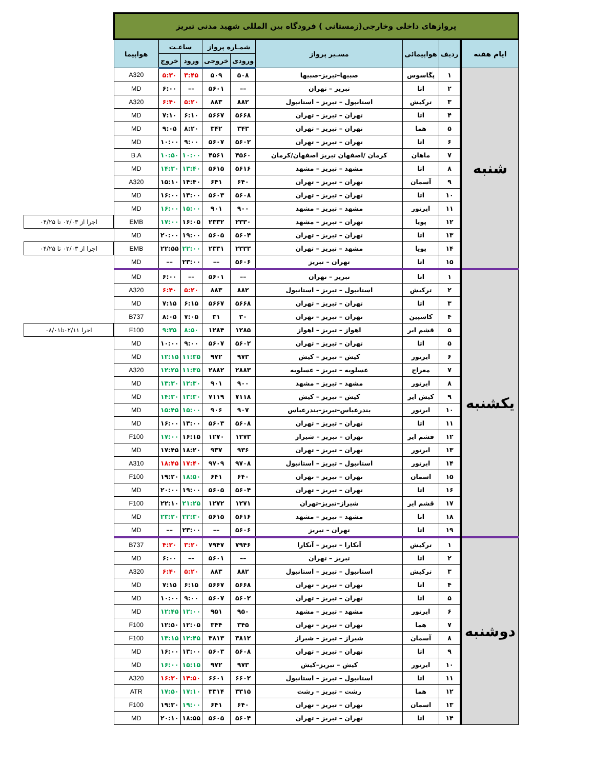| پروازهای داخلی وخارجی(زمستانی ) فرودگاه بین المللی شهید مدنی تبریز | | | | | | | | | |
| ایام هفته | ردیف | هواپیمائی | مسـیر پرواز | شمـاره پرواز | | ساعـت | | هواپیما | |
| | | | | ورودی | خروجی | ورود | خروج | | |
| شنبه | ۱ | پگاسوس | صبیها–تبریز–صبیها | ۵۰۸ | ۵۰۹ | ۳:۴۵ | ۵:۳۰ | A320 | |
| | ۲ | اتا | تبریز – تهران | –– | ۵۶۰۱ | –– | ۶:۰۰ | MD | |
| | ۳ | ترکیش | استانبول – تبریز – استانبول | ۸۸۲ | ۸۸۳ | ۵:۲۰ | ۶:۴۰ | A320 | |
| | ۴ | اتا | تهران – تبریز – تهران | ۵۶۶۸ | ۵۶۶۷ | ۶:۱۰ | ۷:۱۰ | MD | |
| | ۵ | هما | تهران – تبریز – تهران | ۳۴۳ | ۳۴۲ | ۸:۲۰ | ۹:۰۵ | MD | |
| | ۶ | اتا | تهران – تبریز – تهران | ۵۶۰۲ | ۵۶۰۷ | ۹:۰۰ | ۱۰:۰۰ | MD | |
| | ۷ | ماهان | کرمان /اصفهان تبریز اصفهان/کرمان | ۴۵۶۰ | ۴۵۶۱ | ۱۰:۰۰ | ۱۰:۵۰ | B.A | |
| | ۸ | اتا | مشهد – تبریز – مشهد | ۵۶۱۶ | ۵۶۱۵ | ۱۳:۴۰ | ۱۴:۳۰ | MD | |
| | ۹ | آسمان | تهران – تبریز – تهران | ۶۴۰ | ۶۴۱ | ۱۴:۴۰ | ۱۵:۱۰ | A320 | |
| | ۱۰ | اتا | تهران – تبریز – تهران | ۵۶۰۸ | ۵۶۰۳ | ۱۳:۰۰ | ۱۶:۰۰ | MD | |
| | ۱۱ | ایرتور | مشهد – تبریز – مشهد | ۹۰۰ | ۹۰۱ | ۱۵:۰۰ | ۱۶:۰۰ | MD | |
| | ۱۲ | پویا | تهران – تبریز – مشهد | ۲۳۳۰ | ۲۳۳۲ | ۱۶:۰۵ | ۱۷:۰۰ | EMB | اجرا از ۰۲/۰۳ تا ۰۴/۲۵ |
| | ۱۳ | اتا | تهران – تبریز – تهران | ۵۶۰۴ | ۵۶۰۵ | ۱۹:۰۰ | ۲۰:۰۰ | MD | |
| | ۱۴ | پویا | مشهد – تبریز – تهران | ۲۳۳۳ | ۲۳۳۱ | ۲۲:۰۰ | ۲۲:۵۵ | EMB | اجرا از ۰۲/۰۳ تا ۰۴/۲۵ |
| | ۱۵ | اتا | تهران – تبریز | ۵۶۰۶ | –– | ۲۳:۰۰ | –– | MD | |
| یکشنبه | ۱ | اتا | تبریز – تهران | –– | ۵۶۰۱ | –– | ۶:۰۰ | MD | |
| | ۲ | ترکیش | استانبول – تبریز – استانبول | ۸۸۲ | ۸۸۳ | ۵:۲۰ | ۶:۴۰ | A320 | |
| | ۳ | اتا | تهران – تبریز – تهران | ۵۶۶۸ | ۵۶۶۷ | ۶:۱۵ | ۷:۱۵ | MD | |
| | ۴ | کاسپین | تهران – تبریز – تهران | ۳۰ | ۳۱ | ۷:۰۵ | ۸:۰۵ | B737 | |
| | ۵ | قشم ایر | اهواز – تبریز – اهواز | ۱۲۸۵ | ۱۲۸۴ | ۸:۵۰ | ۹:۳۵ | F100 | اجرا ۰۲/۱۱تا۰۸/۰۱ |
| | ۵ | اتا | تهران – تبریز – تهران | ۵۶۰۲ | ۵۶۰۷ | ۹:۰۰ | ۱۰:۰۰ | MD | |
| | ۶ | ایرتور | کیش – تبریز – کیش | ۹۷۳ | ۹۷۲ | ۱۱:۳۵ | ۱۲:۱۵ | MD | |
| | ۷ | معراج | عسلویه – تبریز – عسلویه | ۲۸۸۳ | ۲۸۸۲ | ۱۱:۳۵ | ۱۲:۲۵ | A320 | |
| | ۸ | ایرتور | مشهد – تبریز – مشهد | ۹۰۰ | ۹۰۱ | ۱۲:۳۰ | ۱۳:۳۰ | MD | |
| | ۹ | کیش ایر | کیش – تبریز – کیش | ۷۱۱۸ | ۷۱۱۹ | ۱۳:۳۰ | ۱۴:۳۰ | MD | |
| | ۱۰ | ایرتور | بندرعباس–تبریز–بندرعباس | ۹۰۷ | ۹۰۶ | ۱۵:۰۰ | ۱۵:۴۵ | MD | |
| | ۱۱ | اتا | تهران – تبریز – تهران | ۵۶۰۸ | ۵۶۰۳ | ۱۳:۰۰ | ۱۶:۰۰ | MD | |
| | ۱۲ | قشم ایر | تهران – تبریز – شیراز | ۱۲۷۳ | ۱۲۷۰ | ۱۶:۱۵ | ۱۷:۰۰ | F100 | |
| | ۱۳ | ایرتور | تهران – تبریز – تهران | ۹۳۶ | ۹۳۷ | ۱۸:۲۰ | ۱۷:۴۵ | MD | |
| | ۱۴ | ایرتور | استانبول – تبریز – استانبول | ۹۷۰۸ | ۹۷۰۹ | ۱۷:۴۰ | ۱۸:۴۵ | A310 | |
| | ۱۵ | اسمان | تهران – تبریز – تهران | ۶۴۰ | ۶۴۱ | ۱۸:۵۰ | ۱۹:۲۰ | F100 | |
| | ۱۶ | اتا | تهران – تبریز – تهران | ۵۶۰۴ | ۵۶۰۵ | ۱۹:۰۰ | ۲۰:۰۰ | MD | |
| | ۱۷ | قشم ایر | شیراز–تبریز–تهران | ۱۲۷۱ | ۱۲۷۲ | ۲۱:۲۵ | ۲۲:۱۰ | F100 | |
| | ۱۸ | اتا | مشهد – تبریز – مشهد | ۵۶۱۶ | ۵۶۱۵ | ۲۲:۳۰ | ۲۳:۲۰ | MD | |
| | ۱۹ | اتا | تهران – تبریز | ۵۶۰۶ | –– | ۲۳:۰۰ | –– | MD | |
| دوشنبه | ۱ | ترکیش | آنکارا – تبریز – آنکارا | ۷۹۴۶ | ۷۹۴۷ | ۳:۲۰ | ۴:۲۰ | B737 | |
| | ۲ | اتا | تبریز – تهران | –– | ۵۶۰۱ | –– | ۶:۰۰ | MD | |
| | ۳ | ترکیش | استانبول – تبریز – استانبول | ۸۸۲ | ۸۸۳ | ۵:۲۰ | ۶:۴۰ | A320 | |
| | ۴ | اتا | تهران – تبریز – تهران | ۵۶۶۸ | ۵۶۶۷ | ۶:۱۵ | ۷:۱۵ | MD | |
| | ۵ | اتا | تهران – تبریز – تهران | ۵۶۰۲ | ۵۶۰۷ | ۹:۰۰ | ۱۰:۰۰ | MD | |
| | ۶ | ایرتور | مشهد – تبریز – مشهد | ۹۵۰ | ۹۵۱ | ۱۲:۰۰ | ۱۲:۴۵ | MD | |
| | ۷ | هما | تهران – تبریز – تهران | ۳۴۵ | ۳۴۴ | ۱۲:۰۵ | ۱۲:۵۰ | F100 | |
| | ۸ | آسمان | شیراز – تبریز – شیراز | ۳۸۱۲ | ۳۸۱۳ | ۱۲:۴۵ | ۱۳:۱۵ | F100 | |
| | ۹ | اتا | تهران – تبریز – تهران | ۵۶۰۸ | ۵۶۰۳ | ۱۳:۰۰ | ۱۶:۰۰ | MD | |
| | ۱۰ | ایرتور | کیش – تبریز–کیش | ۹۷۳ | ۹۷۲ | ۱۵:۱۵ | ۱۶:۰۰ | MD | |
| | ۱۱ | اتا | استانبول – تبریز – استانبول | ۶۶۰۲ | ۶۶۰۱ | ۱۴:۵۰ | ۱۶:۳۰ | A320 | |
| | ۱۲ | هما | رشت – تبریز – رشت | ۳۳۱۵ | ۳۳۱۴ | ۱۷:۱۰ | ۱۷:۵۰ | ATR | |
| | ۱۳ | اسمان | تهران – تبریز – تهران | ۶۴۰ | ۶۴۱ | ۱۹:۰۰ | ۱۹:۳۰ | F100 | |
| | ۱۴ | اتا | تهران – تبریز – تهران | ۵۶۰۴ | ۵۶۰۵ | ۱۸:۵۵ | ۲۰:۱۰ | MD | |